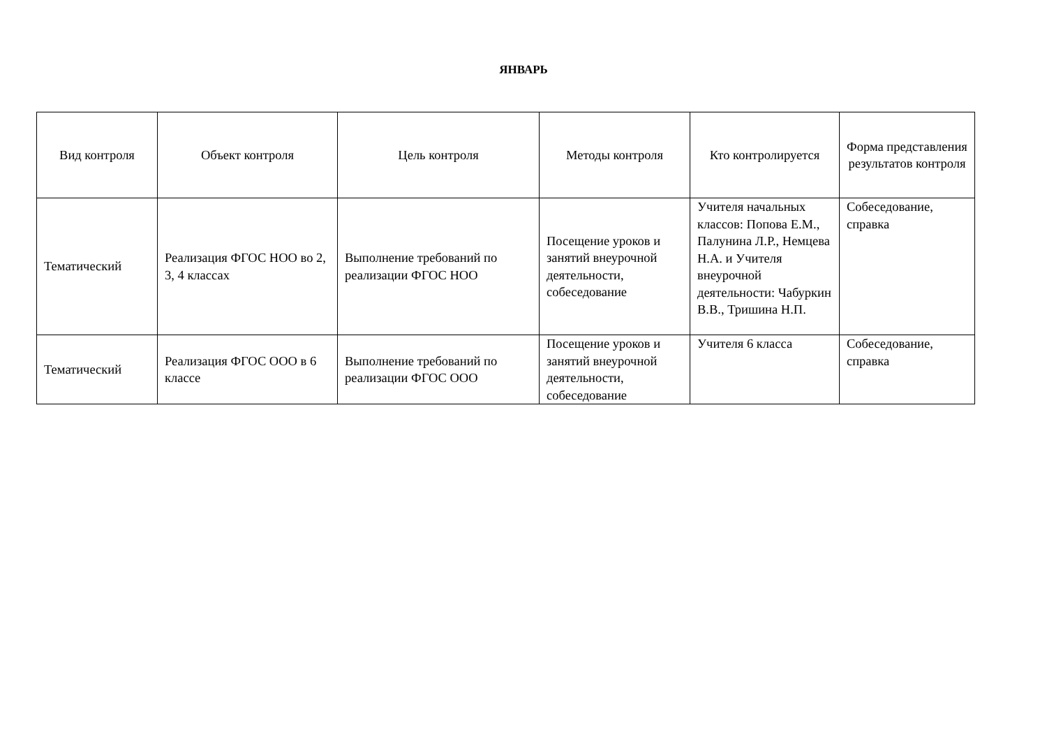ЯНВАРЬ
| Вид контроля | Объект контроля | Цель контроля | Методы контроля | Кто контролируется | Форма представления результатов контроля |
| --- | --- | --- | --- | --- | --- |
| Тематический | Реализация ФГОС НОО во 2, 3, 4 классах | Выполнение требований по реализации ФГОС НОО | Посещение уроков и занятий внеурочной деятельности, собеседование | Учителя начальных классов: Попова Е.М., Палунина Л.Р., Немцева Н.А. и Учителя внеурочной деятельности: Чабуркин В.В., Тришина Н.П. | Собеседование, справка |
| Тематический | Реализация ФГОС ООО в 6 классе | Выполнение требований по реализации ФГОС ООО | Посещение уроков и занятий внеурочной деятельности, собеседование | Учителя 6 класса | Собеседование, справка |